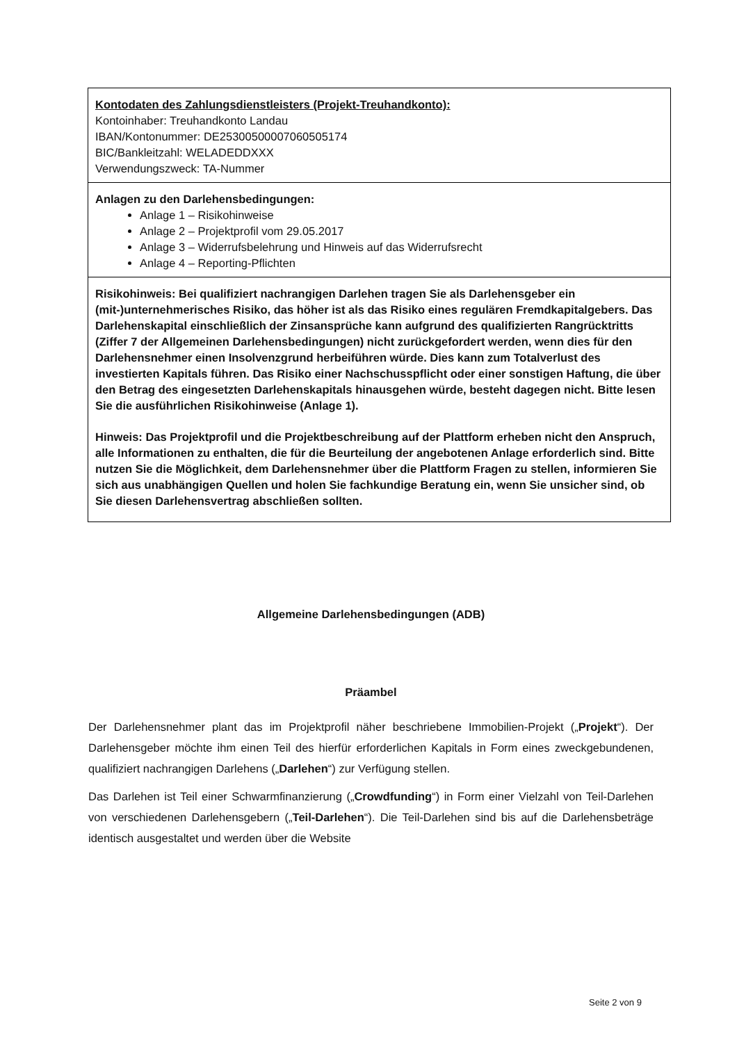| Kontodaten des Zahlungsdienstleisters (Projekt-Treuhandkonto): Kontoinhaber: Treuhandkonto Landau IBAN/Kontonummer: DE25300500007060505174 BIC/Bankleitzahl: WELADEDDXXX Verwendungszweck: TA-Nummer |
| Anlagen zu den Darlehensbedingungen: Anlage 1 – Risikohinweise Anlage 2 – Projektprofil vom 29.05.2017 Anlage 3 – Widerrufsbelehrung und Hinweis auf das Widerrufsrecht Anlage 4 – Reporting-Pflichten |
| Risikohinweis: Bei qualifiziert nachrangigen Darlehen tragen Sie als Darlehensgeber ein (mit-)unternehmerisches Risiko, das höher ist als das Risiko eines regulären Fremdkapitalgebers. Das Darlehenskapital einschließlich der Zinsansprüche kann aufgrund des qualifizierten Rangrücktritts (Ziffer 7 der Allgemeinen Darlehensbedingungen) nicht zurückgefordert werden, wenn dies für den Darlehensnehmer einen Insolvenzgrund herbeiführen würde. Dies kann zum Totalverlust des investierten Kapitals führen. Das Risiko einer Nachschusspflicht oder einer sonstigen Haftung, die über den Betrag des eingesetzten Darlehenskapitals hinausgehen würde, besteht dagegen nicht. Bitte lesen Sie die ausführlichen Risikohinweise (Anlage 1). Hinweis: Das Projektprofil und die Projektbeschreibung auf der Plattform erheben nicht den Anspruch, alle Informationen zu enthalten, die für die Beurteilung der angebotenen Anlage erforderlich sind. Bitte nutzen Sie die Möglichkeit, dem Darlehensnehmer über die Plattform Fragen zu stellen, informieren Sie sich aus unabhängigen Quellen und holen Sie fachkundige Beratung ein, wenn Sie unsicher sind, ob Sie diesen Darlehensvertrag abschließen sollten. |
Allgemeine Darlehensbedingungen (ADB)
Präambel
Der Darlehensnehmer plant das im Projektprofil näher beschriebene Immobilien-Projekt („Projekt“). Der Darlehensgeber möchte ihm einen Teil des hierfür erforderlichen Kapitals in Form eines zweckgebundenen, qualifiziert nachrangigen Darlehens („Darlehen“) zur Verfügung stellen.
Das Darlehen ist Teil einer Schwarmfinanzierung („Crowdfunding“) in Form einer Vielzahl von Teil-Darlehen von verschiedenen Darlehensgebern („Teil-Darlehen“). Die Teil-Darlehen sind bis auf die Darlehensbeträge identisch ausgestaltet und werden über die Website
Seite 2 von 9